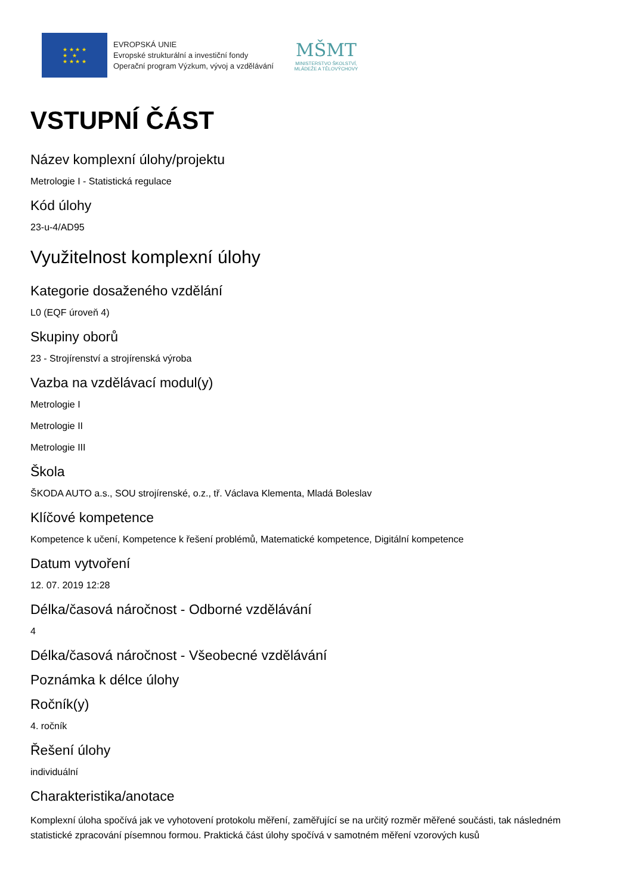★ ★ ★ ★
★ ★
★ ★ ★ ★
EVROPSKÁ UNIE
Evropské strukturální a investiční fondy
Operační program Výzkum, vývoj a vzdělávání
MŠMT
MINISTERSTVO ŠKOLSTVÍ,
MLÁDEŽE A TĚLOVÝCHOVY
VSTUPNÍ ČÁST
Název komplexní úlohy/projektu
Metrologie I - Statistická regulace
Kód úlohy
23-u-4/AD95
Využitelnost komplexní úlohy
Kategorie dosaženého vzdělání
L0 (EQF úroveň 4)
Skupiny oborů
23 - Strojírenství a strojírenská výroba
Vazba na vzdělávací modul(y)
Metrologie I
Metrologie II
Metrologie III
Škola
ŠKODA AUTO a.s., SOU strojírenské, o.z., tř. Václava Klementa, Mladá Boleslav
Klíčové kompetence
Kompetence k učení, Kompetence k řešení problémů, Matematické kompetence, Digitální kompetence
Datum vytvoření
12. 07. 2019 12:28
Délka/časová náročnost - Odborné vzdělávání
4
Délka/časová náročnost - Všeobecné vzdělávání
Poznámka k délce úlohy
Ročník(y)
4. ročník
Řešení úlohy
individuální
Charakteristika/anotace
Komplexní úloha spočívá jak ve vyhotovení protokolu měření, zaměřující se na určitý rozměr měřené součásti, tak následném statistické zpracování písemnou formou. Praktická část úlohy spočívá v samotném měření vzorových kusů